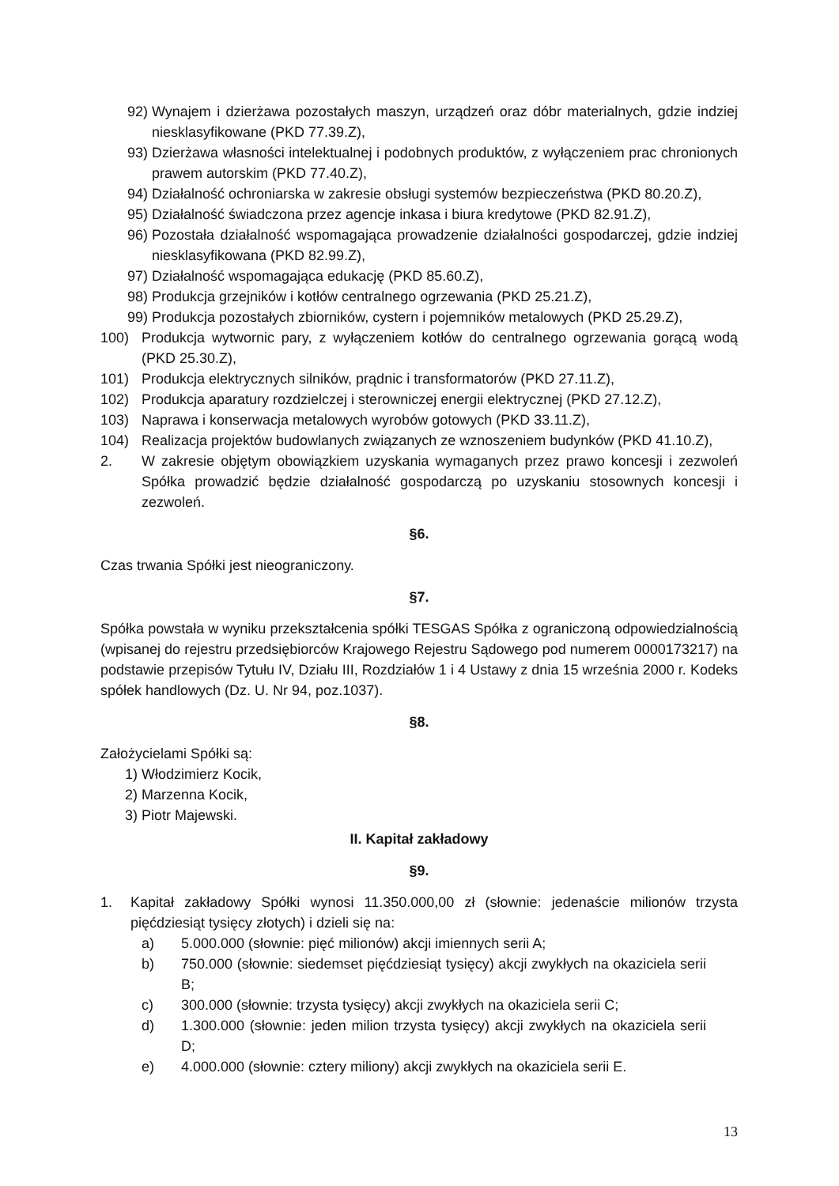92) Wynajem i dzierżawa pozostałych maszyn, urządzeń oraz dóbr materialnych, gdzie indziej niesklasyfikowane (PKD 77.39.Z),
93) Dzierżawa własności intelektualnej i podobnych produktów, z wyłączeniem prac chronionych prawem autorskim (PKD 77.40.Z),
94) Działalność ochroniarska w zakresie obsługi systemów bezpieczeństwa (PKD 80.20.Z),
95) Działalność świadczona przez agencje inkasa i biura kredytowe (PKD 82.91.Z),
96) Pozostała działalność wspomagająca prowadzenie działalności gospodarczej, gdzie indziej niesklasyfikowana (PKD 82.99.Z),
97) Działalność wspomagająca edukację (PKD 85.60.Z),
98) Produkcja grzejników i kotłów centralnego ogrzewania (PKD 25.21.Z),
99) Produkcja pozostałych zbiorników, cystern i pojemników metalowych (PKD 25.29.Z),
100) Produkcja wytwornic pary, z wyłączeniem kotłów do centralnego ogrzewania gorącą wodą (PKD 25.30.Z),
101) Produkcja elektrycznych silników, prądnic i transformatorów (PKD 27.11.Z),
102) Produkcja aparatury rozdzielczej i sterowniczej energii elektrycznej (PKD 27.12.Z),
103) Naprawa i konserwacja metalowych wyrobów gotowych (PKD 33.11.Z),
104) Realizacja projektów budowlanych związanych ze wznoszeniem budynków (PKD 41.10.Z),
2. W zakresie objętym obowiązkiem uzyskania wymaganych przez prawo koncesji i zezwoleń Spółka prowadzić będzie działalność gospodarczą po uzyskaniu stosownych koncesji i zezwoleń.
§6.
Czas trwania Spółki jest nieograniczony.
§7.
Spółka powstała w wyniku przekształcenia spółki TESGAS Spółka z ograniczoną odpowiedzialnością (wpisanej do rejestru przedsiębiorców Krajowego Rejestru Sądowego pod numerem 0000173217) na podstawie przepisów Tytułu IV, Działu III, Rozdziałów 1 i 4 Ustawy z dnia 15 września 2000 r. Kodeks spółek handlowych (Dz. U. Nr 94, poz.1037).
§8.
Założycielami Spółki są:
1) Włodzimierz Kocik,
2) Marzenna Kocik,
3) Piotr Majewski.
II. Kapitał zakładowy
§9.
1. Kapitał zakładowy Spółki wynosi 11.350.000,00 zł (słownie: jedenaście milionów trzysta pięćdziesiąt tysięcy złotych) i dzieli się na:
a) 5.000.000 (słownie: pięć milionów) akcji imiennych serii A;
b) 750.000 (słownie: siedemset pięćdziesiąt tysięcy) akcji zwykłych na okaziciela serii B;
c) 300.000 (słownie: trzysta tysięcy) akcji zwykłych na okaziciela serii C;
d) 1.300.000 (słownie: jeden milion trzysta tysięcy) akcji zwykłych na okaziciela serii D;
e) 4.000.000 (słownie: cztery miliony) akcji zwykłych na okaziciela serii E.
13